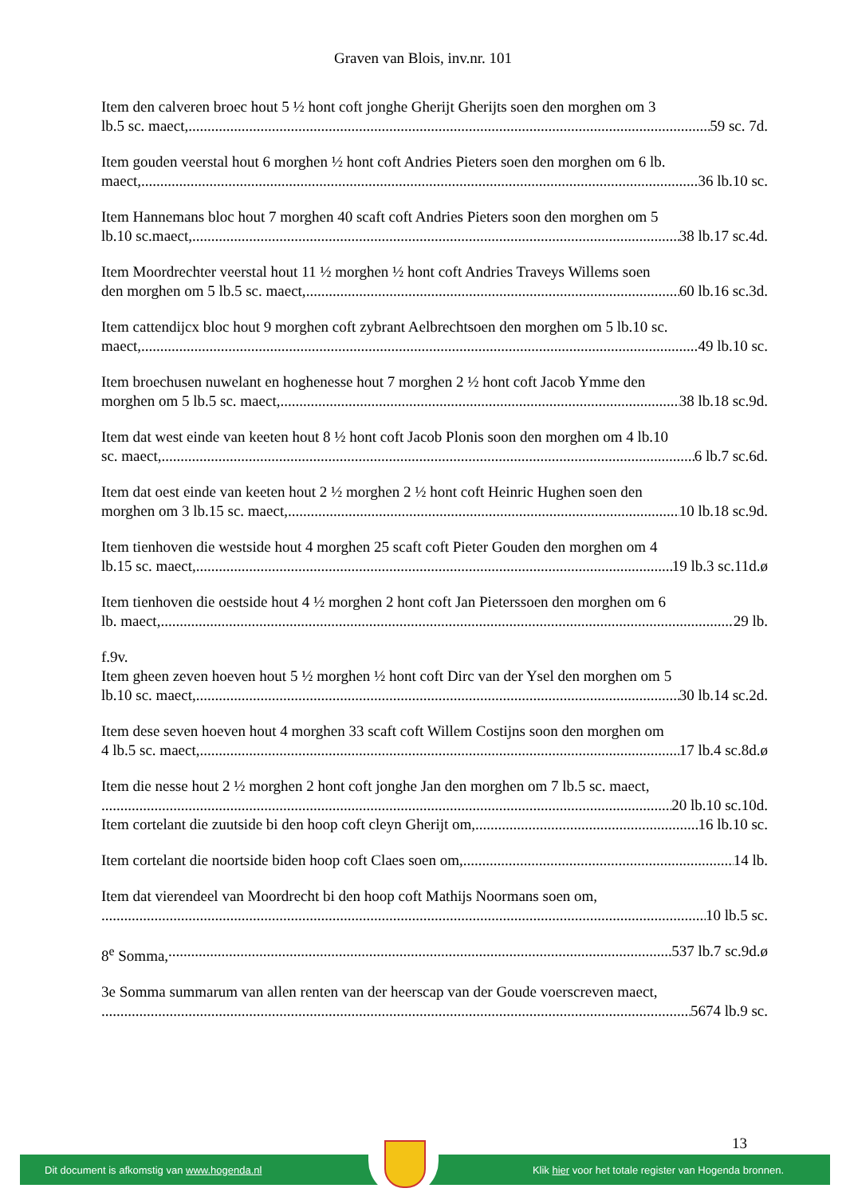Graven van Blois, inv.nr. 101
Item den calveren broec hout 5 ½ hont coft jonghe Gherijt Gherijts soen den morghen om 3
lb.5 sc. maect, 59 sc. 7d.
Item gouden veerstal hout 6 morghen ½ hont coft Andries Pieters soen den morghen om 6 lb.
maect, 36 lb.10 sc.
Item Hannemans bloc hout 7 morghen 40 scaft coft Andries Pieters soon den morghen om 5
lb.10 sc.maect, 38 lb.17 sc.4d.
Item Moordrechter veerstal hout 11 ½ morghen ½ hont coft Andries Traveys Willems soen
den morghen om 5 lb.5 sc. maect, 60 lb.16 sc.3d.
Item cattendijcx bloc hout 9 morghen coft zybrant Aelbrechtsoen den morghen om 5 lb.10 sc.
maect, 49 lb.10 sc.
Item broechusen nuwelant en hoghenesse hout 7 morghen 2 ½ hont coft Jacob Ymme den
morghen om 5 lb.5 sc. maect, 38 lb.18 sc.9d.
Item dat west einde van keeten hout 8 ½ hont coft Jacob Plonis soon den morghen om 4 lb.10
sc. maect, 6 lb.7 sc.6d.
Item dat oest einde van keeten hout 2 ½ morghen 2 ½ hont coft Heinric Hughen soen den
morghen om 3 lb.15 sc. maect, 10 lb.18 sc.9d.
Item tienhoven die westside hout 4 morghen 25 scaft coft Pieter Gouden den morghen om 4
lb.15 sc. maect, 19 lb.3 sc.11d.ø
Item tienhoven die oestside hout 4 ½ morghen 2 hont coft Jan Pieterssoen den morghen om 6
lb. maect, 29 lb.
f.9v.
Item gheen zeven hoeven hout 5 ½ morghen ½ hont coft Dirc van der Ysel den morghen om 5
lb.10 sc. maect, 30 lb.14 sc.2d.
Item dese seven hoeven hout 4 morghen 33 scaft coft Willem Costijns soon den morghen om
4 lb.5 sc. maect, 17 lb.4 sc.8d.ø
Item die nesse hout 2 ½ morghen 2 hont coft jonghe Jan den morghen om 7 lb.5 sc. maect,
20 lb.10 sc.10d.
Item cortelant die zuutside bi den hoop coft cleyn Gherijt om, 16 lb.10 sc.
Item cortelant die noortside biden hoop coft Claes soen om, 14 lb.
Item dat vierendeel van Moordrecht bi den hoop coft Mathijs Noormans soen om,
10 lb.5 sc.
8<sup>e</sup> Somma, 537 lb.7 sc.9d.ø
3e Somma summarum van allen renten van der heerscap van der Goude voerscreven maect,
5674 lb.9 sc.
13
Dit document is afkomstig van www.hogenda.nl Klik hier voor het totale register van Hogenda bronnen.